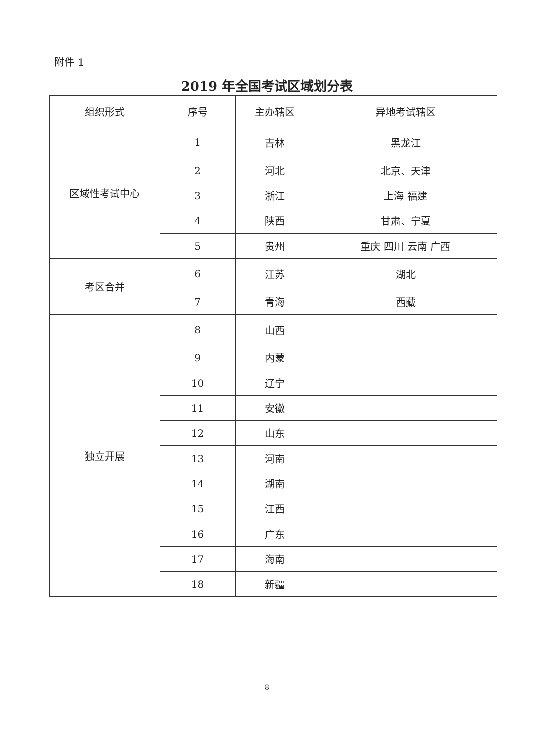附件 1
2019 年全国考试区域划分表
| 组织形式 | 序号 | 主办辖区 | 异地考试辖区 |
| --- | --- | --- | --- |
| 区域性考试中心 | 1 | 吉林 | 黑龙江 |
| | 2 | 河北 | 北京、天津 |
| | 3 | 浙江 | 上海 福建 |
| | 4 | 陕西 | 甘肃、宁夏 |
| | 5 | 贵州 | 重庆 四川 云南 广西 |
| 考区合并 | 6 | 江苏 | 湖北 |
| | 7 | 青海 | 西藏 |
| 独立开展 | 8 | 山西 | |
| | 9 | 内蒙 | |
| | 10 | 辽宁 | |
| | 11 | 安徽 | |
| | 12 | 山东 | |
| | 13 | 河南 | |
| | 14 | 湖南 | |
| | 15 | 江西 | |
| | 16 | 广东 | |
| | 17 | 海南 | |
| | 18 | 新疆 | |
8